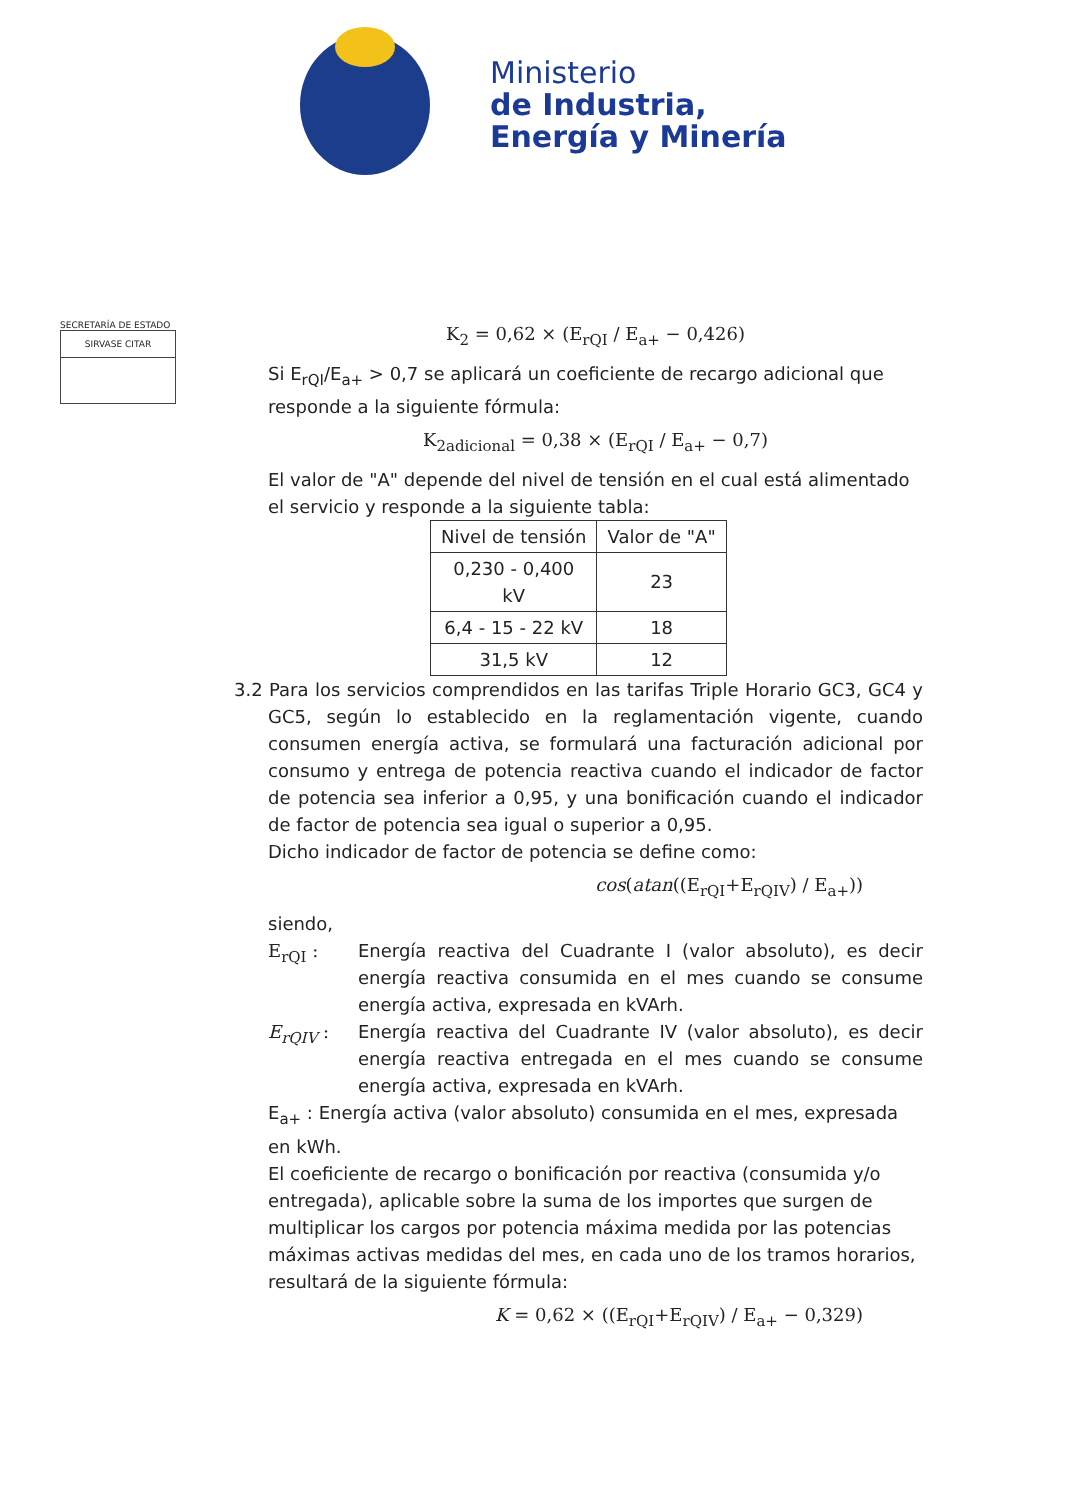Ministerio
de Industria,
Energía y Minería
SECRETARÍA DE ESTADO
SIRVASE CITAR
K<sub>2</sub> = 0,62 × (E<sub>rQI</sub> / E<sub>a+</sub> − 0,426)
Si E<sub>rQI</sub>/E<sub>a+</sub> > 0,7 se aplicará un coeficiente de recargo adicional que responde a la siguiente fórmula:
K<sub>2adicional</sub> = 0,38 × (E<sub>rQI</sub> / E<sub>a+</sub> − 0,7)
El valor de "A" depende del nivel de tensión en el cual está alimentado el servicio y responde a la siguiente tabla:
| Nivel de tensión | Valor de "A" |
| --- | --- |
| 0,230 - 0,400 kV | 23 |
| 6,4 - 15 - 22 kV | 18 |
| 31,5 kV | 12 |
3.2 Para los servicios comprendidos en las tarifas Triple Horario GC3, GC4 y GC5, según lo establecido en la reglamentación vigente, cuando consumen energía activa, se formulará una facturación adicional por consumo y entrega de potencia reactiva cuando el indicador de factor de potencia sea inferior a 0,95, y una bonificación cuando el indicador de factor de potencia sea igual o superior a 0,95.
Dicho indicador de factor de potencia se define como:
cos(atan((E<sub>rQI</sub>+E<sub>rQIV</sub>) / E<sub>a+</sub>))
siendo,
E<sub>rQI</sub> : Energía reactiva del Cuadrante I (valor absoluto), es decir energía reactiva consumida en el mes cuando se consume energía activa, expresada en kVArh.
E<sub>rQIV</sub> : Energía reactiva del Cuadrante IV (valor absoluto), es decir energía reactiva entregada en el mes cuando se consume energía activa, expresada en kVArh.
E<sub>a+</sub> : Energía activa (valor absoluto) consumida en el mes, expresada en kWh.
El coeficiente de recargo o bonificación por reactiva (consumida y/o entregada), aplicable sobre la suma de los importes que surgen de multiplicar los cargos por potencia máxima medida por las potencias máximas activas medidas del mes, en cada uno de los tramos horarios, resultará de la siguiente fórmula:
K = 0,62 × ((E<sub>rQI</sub>+E<sub>rQIV</sub>) / E<sub>a+</sub> − 0,329)